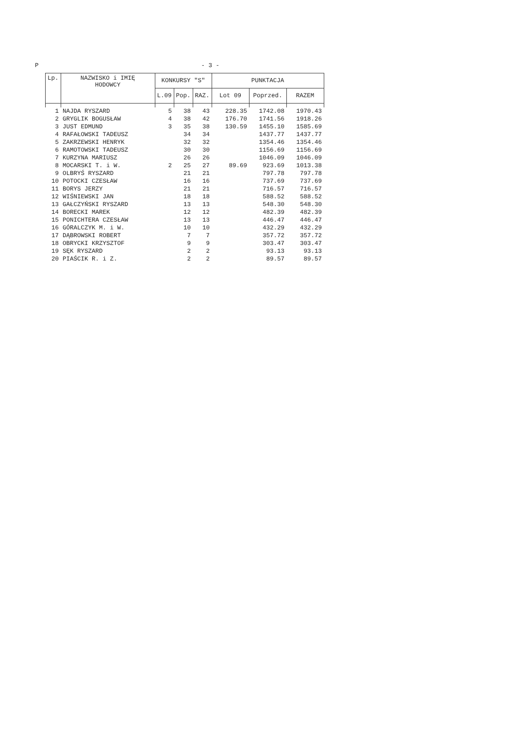P - 3 -
| Lp. | NAZWISKO i IMIĘ HODOWCY | KONKURSY "S" | | | PUNKTACJA | | |
| --- | --- | --- | --- | --- | --- | --- | --- |
| | | L.09 | Pop. | RAZ. | Lot 09 | Poprzed. | RAZEM |
| 1 | NAJDA RYSZARD | 5 | 38 | 43 | 228.35 | 1742.08 | 1970.43 |
| 2 | GRYGLIK BOGUSŁAW | 4 | 38 | 42 | 176.70 | 1741.56 | 1918.26 |
| 3 | JUST EDMUND | 3 | 35 | 38 | 130.59 | 1455.10 | 1585.69 |
| 4 | RAFAŁOWSKI TADEUSZ | | 34 | 34 | | 1437.77 | 1437.77 |
| 5 | ZAKRZEWSKI HENRYK | | 32 | 32 | | 1354.46 | 1354.46 |
| 6 | RAMOTOWSKI TADEUSZ | | 30 | 30 | | 1156.69 | 1156.69 |
| 7 | KURZYNA MARIUSZ | | 26 | 26 | | 1046.09 | 1046.09 |
| 8 | MOCARSKI T. i W. | 2 | 25 | 27 | 89.69 | 923.69 | 1013.38 |
| 9 | OLBRYŚ RYSZARD | | 21 | 21 | | 797.78 | 797.78 |
| 10 | POTOCKI CZESŁAW | | 16 | 16 | | 737.69 | 737.69 |
| 11 | BORYS JERZY | | 21 | 21 | | 716.57 | 716.57 |
| 12 | WIŚNIEWSKI JAN | | 18 | 18 | | 588.52 | 588.52 |
| 13 | GAŁCZYŃSKI RYSZARD | | 13 | 13 | | 548.30 | 548.30 |
| 14 | BORECKI MAREK | | 12 | 12 | | 482.39 | 482.39 |
| 15 | PONICHTERA CZESŁAW | | 13 | 13 | | 446.47 | 446.47 |
| 16 | GÓRALCZYK M. i W. | | 10 | 10 | | 432.29 | 432.29 |
| 17 | DĄBROWSKI ROBERT | | 7 | 7 | | 357.72 | 357.72 |
| 18 | OBRYCKI KRZYSZTOF | | 9 | 9 | | 303.47 | 303.47 |
| 19 | SĘK RYSZARD | | 2 | 2 | | 93.13 | 93.13 |
| 20 | PIAŚCIK R. i Z. | | 2 | 2 | | 89.57 | 89.57 |